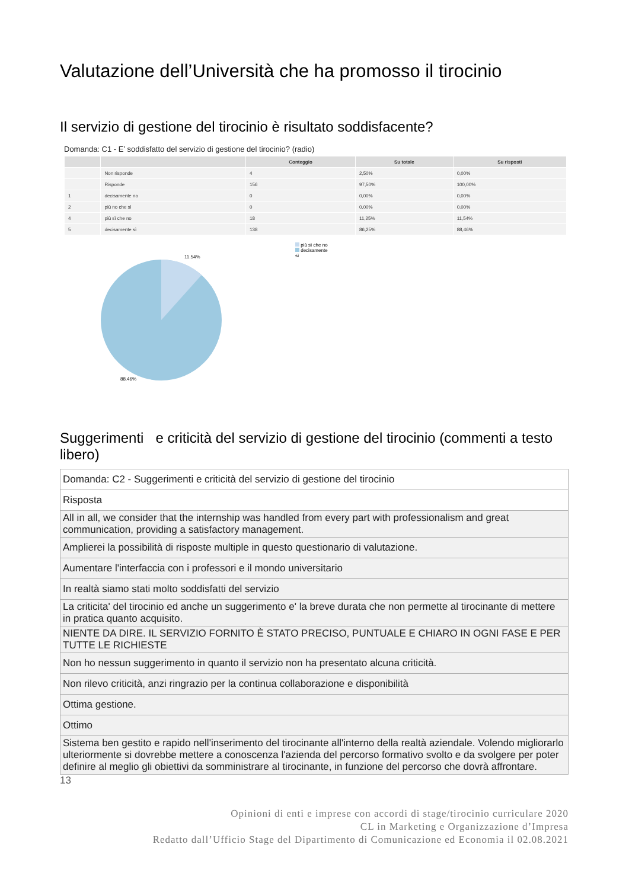Valutazione dell’Università che ha promosso il tirocinio
Il servizio di gestione del tirocinio è risultato soddisfacente?
Domanda: C1 - E’ soddisfatto del servizio di gestione del tirocinio? (radio)
| | | Conteggio | Su totale | Su risposti |
| --- | --- | --- | --- | --- |
| | Non risponde | 4 | 2,50% | 0,00% |
| | Risponde | 156 | 97,50% | 100,00% |
| 1 | decisamente no | 0 | 0,00% | 0,00% |
| 2 | più no che sì | 0 | 0,00% | 0,00% |
| 4 | più sì che no | 18 | 11,25% | 11,54% |
| 5 | decisamente sì | 138 | 86,25% | 88,46% |
11.54%
88.46%
più sì che no
decisamente
sì
Suggerimenti e criticità del servizio di gestione del tirocinio (commenti a testo libero)
| Domanda: C2 - Suggerimenti e criticità del servizio di gestione del tirocinio |
| Risposta |
| All in all, we consider that the internship was handled from every part with professionalism and great communication, providing a satisfactory management. |
| Amplierei la possibilità di risposte multiple in questo questionario di valutazione. |
| Aumentare l'interfaccia con i professori e il mondo universitario |
| In realtà siamo stati molto soddisfatti del servizio |
| La criticita' del tirocinio ed anche un suggerimento e' la breve durata che non permette al tirocinante di mettere in pratica quanto acquisito. |
| NIENTE DA DIRE. IL SERVIZIO FORNITO È STATO PRECISO, PUNTUALE E CHIARO IN OGNI FASE E PER TUTTE LE RICHIESTE |
| Non ho nessun suggerimento in quanto il servizio non ha presentato alcuna criticità. |
| Non rilevo criticità, anzi ringrazio per la continua collaborazione e disponibilità |
| Ottima gestione. |
| Ottimo |
| Sistema ben gestito e rapido nell'inserimento del tirocinante all'interno della realtà aziendale. Volendo migliorarlo ulteriormente si dovrebbe mettere a conoscenza l'azienda del percorso formativo svolto e da svolgere per poter definire al meglio gli obiettivi da somministrare al tirocinante, in funzione del percorso che dovrà affrontare. |
13
Opinioni di enti e imprese con accordi di stage/tirocinio curriculare 2020
CL in Marketing e Organizzazione d’Impresa
Redatto dall’Ufficio Stage del Dipartimento di Comunicazione ed Economia il 02.08.2021